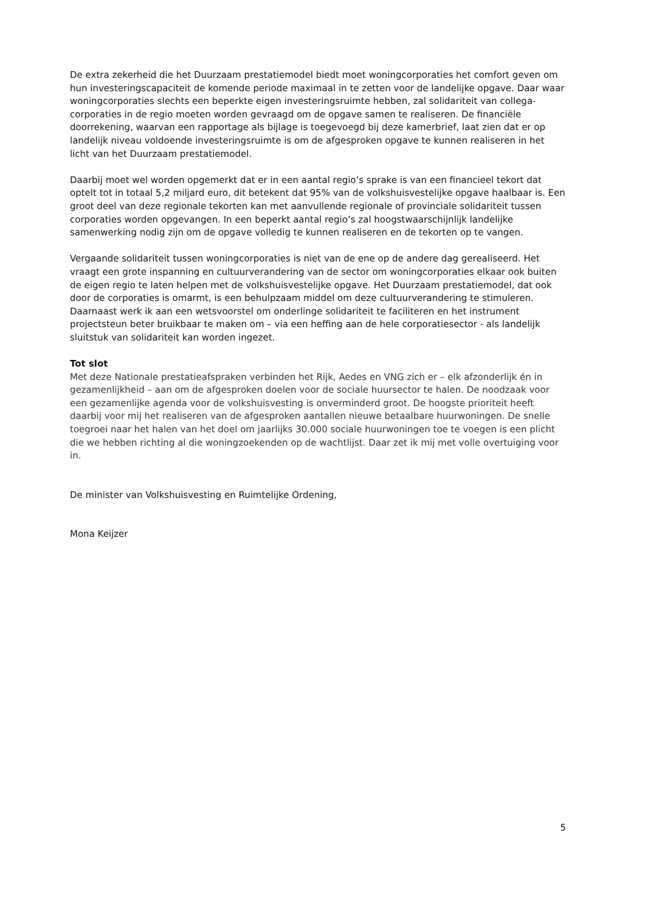De extra zekerheid die het Duurzaam prestatiemodel biedt moet woningcorporaties het comfort geven om hun investeringscapaciteit de komende periode maximaal in te zetten voor de landelijke opgave. Daar waar woningcorporaties slechts een beperkte eigen investeringsruimte hebben, zal solidariteit van collega-corporaties in de regio moeten worden gevraagd om de opgave samen te realiseren. De financiële doorrekening, waarvan een rapportage als bijlage is toegevoegd bij deze kamerbrief, laat zien dat er op landelijk niveau voldoende investeringsruimte is om de afgesproken opgave te kunnen realiseren in het licht van het Duurzaam prestatiemodel.
Daarbij moet wel worden opgemerkt dat er in een aantal regio’s sprake is van een financieel tekort dat optelt tot in totaal 5,2 miljard euro, dit betekent dat 95% van de volkshuisvestelijke opgave haalbaar is. Een groot deel van deze regionale tekorten kan met aanvullende regionale of provinciale solidariteit tussen corporaties worden opgevangen. In een beperkt aantal regio’s zal hoogstwaarschijnlijk landelijke samenwerking nodig zijn om de opgave volledig te kunnen realiseren en de tekorten op te vangen.
Vergaande solidariteit tussen woningcorporaties is niet van de ene op de andere dag gerealiseerd. Het vraagt een grote inspanning en cultuurverandering van de sector om woningcorporaties elkaar ook buiten de eigen regio te laten helpen met de volkshuisvestelijke opgave. Het Duurzaam prestatiemodel, dat ook door de corporaties is omarmt, is een behulpzaam middel om deze cultuurverandering te stimuleren. Daarnaast werk ik aan een wetsvoorstel om onderlinge solidariteit te faciliteren en het instrument projectsteun beter bruikbaar te maken om – via een heffing aan de hele corporatiesector - als landelijk sluitstuk van solidariteit kan worden ingezet.
Tot slot
Met deze Nationale prestatieafspraken verbinden het Rijk, Aedes en VNG zich er – elk afzonderlijk én in gezamenlijkheid – aan om de afgesproken doelen voor de sociale huursector te halen. De noodzaak voor een gezamenlijke agenda voor de volkshuisvesting is onverminderd groot. De hoogste prioriteit heeft daarbij voor mij het realiseren van de afgesproken aantallen nieuwe betaalbare huurwoningen. De snelle toegroei naar het halen van het doel om jaarlijks 30.000 sociale huurwoningen toe te voegen is een plicht die we hebben richting al die woningzoekenden op de wachtlijst. Daar zet ik mij met volle overtuiging voor in.
De minister van Volkshuisvesting en Ruimtelijke Ordening,
Mona Keijzer
5